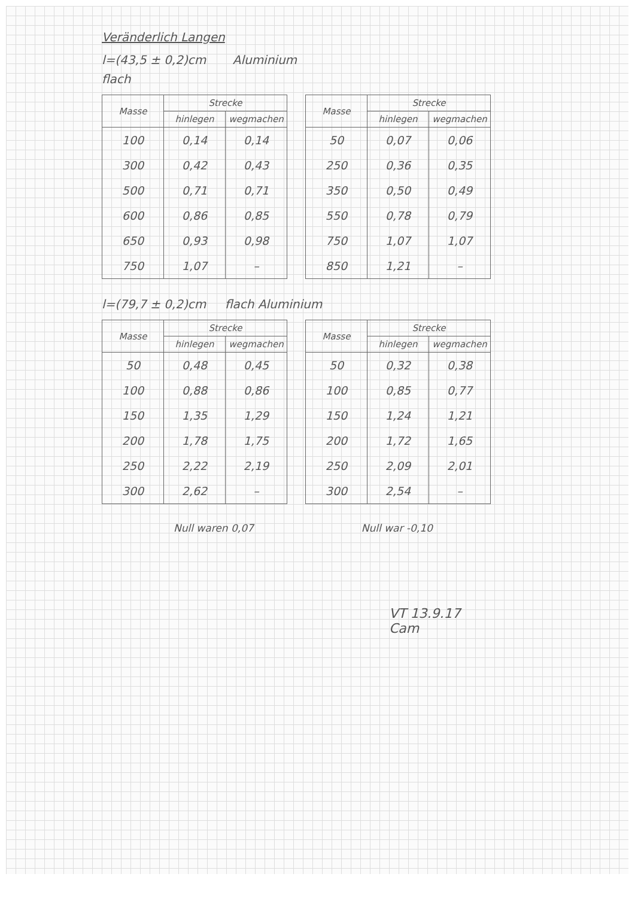Veränderlich Langen
l=(43,5 ± 0,2)cm Aluminium
flach
| Masse | Strecke | |
| --- | --- | --- |
| | hinlegen | wegmachen |
| 100 | 0,14 | 0,14 |
| 300 | 0,42 | 0,43 |
| 500 | 0,71 | 0,71 |
| 600 | 0,86 | 0,85 |
| 650 | 0,93 | 0,98 |
| 750 | 1,07 | – |
| Masse | Strecke | |
| --- | --- | --- |
| | hinlegen | wegmachen |
| 50 | 0,07 | 0,06 |
| 250 | 0,36 | 0,35 |
| 350 | 0,50 | 0,49 |
| 550 | 0,78 | 0,79 |
| 750 | 1,07 | 1,07 |
| 850 | 1,21 | – |
l=(79,7 ± 0,2)cm flach Aluminium
| Masse | Strecke | |
| --- | --- | --- |
| | hinlegen | wegmachen |
| 50 | 0,48 | 0,45 |
| 100 | 0,88 | 0,86 |
| 150 | 1,35 | 1,29 |
| 200 | 1,78 | 1,75 |
| 250 | 2,22 | 2,19 |
| 300 | 2,62 | – |
| Masse | Strecke | |
| --- | --- | --- |
| | hinlegen | wegmachen |
| 50 | 0,32 | 0,38 |
| 100 | 0,85 | 0,77 |
| 150 | 1,24 | 1,21 |
| 200 | 1,72 | 1,65 |
| 250 | 2,09 | 2,01 |
| 300 | 2,54 | – |
Null waren 0,07 Null war -0,10
VT 13.9.17
Cam